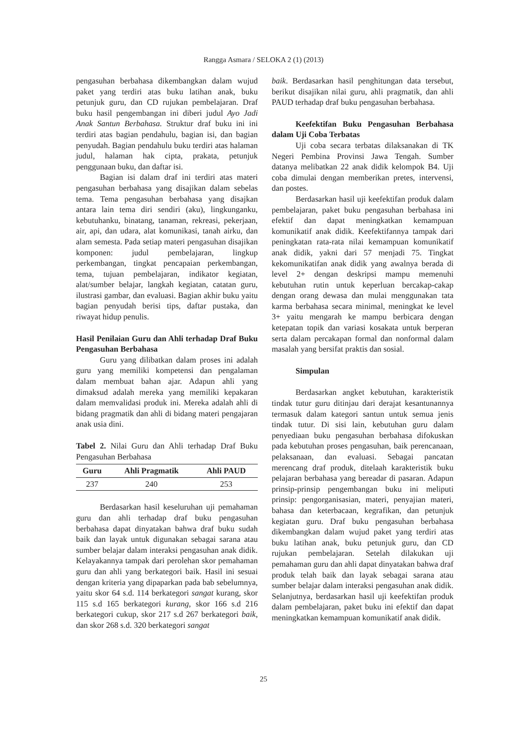Rangga Asmara / SELOKA 2 (1) (2013)
pengasuhan berbahasa dikembangkan dalam wujud paket yang terdiri atas buku latihan anak, buku petunjuk guru, dan CD rujukan pembelajaran. Draf buku hasil pengembangan ini diberi judul Ayo Jadi Anak Santun Berbahasa. Struktur draf buku ini ini terdiri atas bagian pendahulu, bagian isi, dan bagian penyudah. Bagian pendahulu buku terdiri atas halaman judul, halaman hak cipta, prakata, petunjuk penggunaan buku, dan daftar isi.
Bagian isi dalam draf ini terdiri atas materi pengasuhan berbahasa yang disajikan dalam sebelas tema. Tema pengasuhan berbahasa yang disajkan antara lain tema diri sendiri (aku), lingkunganku, kebutuhanku, binatang, tanaman, rekreasi, pekerjaan, air, api, dan udara, alat komunikasi, tanah airku, dan alam semesta. Pada setiap materi pengasuhan disajikan komponen: judul pembelajaran, lingkup perkembangan, tingkat pencapaian perkembangan, tema, tujuan pembelajaran, indikator kegiatan, alat/sumber belajar, langkah kegiatan, catatan guru, ilustrasi gambar, dan evaluasi. Bagian akhir buku yaitu bagian penyudah berisi tips, daftar pustaka, dan riwayat hidup penulis.
Hasil Penilaian Guru dan Ahli terhadap Draf Buku Pengasuhan Berbahasa
Guru yang dilibatkan dalam proses ini adalah guru yang memiliki kompetensi dan pengalaman dalam membuat bahan ajar. Adapun ahli yang dimaksud adalah mereka yang memiliki kepakaran dalam memvalidasi produk ini. Mereka adalah ahli di bidang pragmatik dan ahli di bidang materi pengajaran anak usia dini.
Tabel 2. Nilai Guru dan Ahli terhadap Draf Buku Pengasuhan Berbahasa
| Guru | Ahli Pragmatik | Ahli PAUD |
| --- | --- | --- |
| 237 | 240 | 253 |
Berdasarkan hasil keseluruhan uji pemahaman guru dan ahli terhadap draf buku pengasuhan berbahasa dapat dinyatakan bahwa draf buku sudah baik dan layak untuk digunakan sebagai sarana atau sumber belajar dalam interaksi pengasuhan anak didik. Kelayakannya tampak dari perolehan skor pemahaman guru dan ahli yang berkategori baik. Hasil ini sesuai dengan kriteria yang dipaparkan pada bab sebelumnya, yaitu skor 64 s.d. 114 berkategori sangat kurang, skor 115 s.d 165 berkategori kurang, skor 166 s.d 216 berkategori cukup, skor 217 s.d 267 berkategori baik, dan skor 268 s.d. 320 berkategori sangat
baik. Berdasarkan hasil penghitungan data tersebut, berikut disajikan nilai guru, ahli pragmatik, dan ahli PAUD terhadap draf buku pengasuhan berbahasa.
Keefektifan Buku Pengasuhan Berbahasa dalam Uji Coba Terbatas
Uji coba secara terbatas dilaksanakan di TK Negeri Pembina Provinsi Jawa Tengah. Sumber datanya melibatkan 22 anak didik kelompok B4. Uji coba dimulai dengan memberikan pretes, intervensi, dan postes.
Berdasarkan hasil uji keefektifan produk dalam pembelajaran, paket buku pengasuhan berbahasa ini efektif dan dapat meningkatkan kemampuan komunikatif anak didik. Keefektifannya tampak dari peningkatan rata-rata nilai kemampuan komunikatif anak didik, yakni dari 57 menjadi 75. Tingkat kekomunikatifan anak didik yang awalnya berada di level 2+ dengan deskripsi mampu memenuhi kebutuhan rutin untuk keperluan bercakap-cakap dengan orang dewasa dan mulai menggunakan tata karma berbahasa secara minimal, meningkat ke level 3+ yaitu mengarah ke mampu berbicara dengan ketepatan topik dan variasi kosakata untuk berperan serta dalam percakapan formal dan nonformal dalam masalah yang bersifat praktis dan sosial.
Simpulan
Berdasarkan angket kebutuhan, karakteristik tindak tutur guru ditinjau dari derajat kesantunannya termasuk dalam kategori santun untuk semua jenis tindak tutur. Di sisi lain, kebutuhan guru dalam penyediaan buku pengasuhan berbahasa difokuskan pada kebutuhan proses pengasuhan, baik perencanaan, pelaksanaan, dan evaluasi. Sebagai pancatan merencang draf produk, ditelaah karakteristik buku pelajaran berbahasa yang bereadar di pasaran. Adapun prinsip-prinsip pengembangan buku ini meliputi prinsip: pengorganisasian, materi, penyajian materi, bahasa dan keterbacaan, kegrafikan, dan petunjuk kegiatan guru. Draf buku pengasuhan berbahasa dikembangkan dalam wujud paket yang terdiri atas buku latihan anak, buku petunjuk guru, dan CD rujukan pembelajaran. Setelah dilakukan uji pemahaman guru dan ahli dapat dinyatakan bahwa draf produk telah baik dan layak sebagai sarana atau sumber belajar dalam interaksi pengasuhan anak didik. Selanjutnya, berdasarkan hasil uji keefektifan produk dalam pembelajaran, paket buku ini efektif dan dapat meningkatkan kemampuan komunikatif anak didik.
25